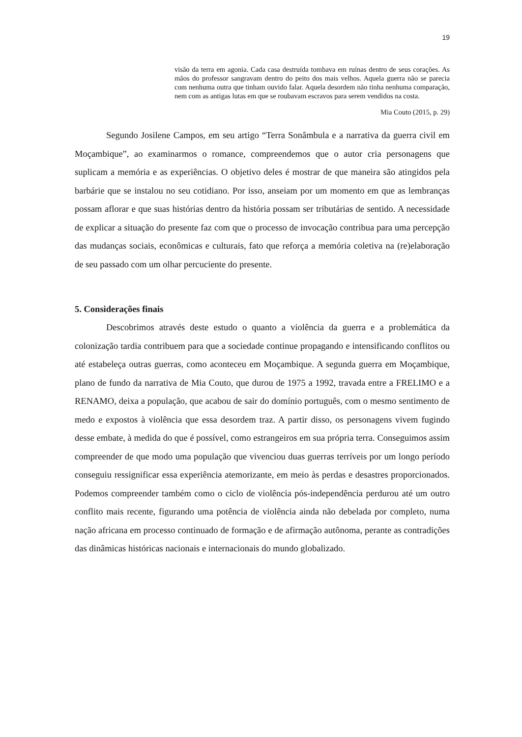19
visão da terra em agonia. Cada casa destruída tombava em ruínas dentro de seus corações. As mãos do professor sangravam dentro do peito dos mais velhos. Aquela guerra não se parecia com nenhuma outra que tinham ouvido falar. Aquela desordem não tinha nenhuma comparação, nem com as antigas lutas em que se roubavam escravos para serem vendidos na costa.
Mia Couto (2015, p. 29)
Segundo Josilene Campos, em seu artigo “Terra Sonâmbula e a narrativa da guerra civil em Moçambique”, ao examinarmos o romance, compreendemos que o autor cria personagens que suplicam a memória e as experiências. O objetivo deles é mostrar de que maneira são atingidos pela barbárie que se instalou no seu cotidiano. Por isso, anseiam por um momento em que as lembranças possam aflorar e que suas histórias dentro da história possam ser tributárias de sentido. A necessidade de explicar a situação do presente faz com que o processo de invocação contribua para uma percepção das mudanças sociais, econômicas e culturais, fato que reforça a memória coletiva na (re)elaboração de seu passado com um olhar percuciente do presente.
5. Considerações finais
Descobrimos através deste estudo o quanto a violência da guerra e a problemática da colonização tardia contribuem para que a sociedade continue propagando e intensificando conflitos ou até estabeleça outras guerras, como aconteceu em Moçambique. A segunda guerra em Moçambique, plano de fundo da narrativa de Mia Couto, que durou de 1975 a 1992, travada entre a FRELIMO e a RENAMO, deixa a população, que acabou de sair do domínio português, com o mesmo sentimento de medo e expostos à violência que essa desordem traz. A partir disso, os personagens vivem fugindo desse embate, à medida do que é possível, como estrangeiros em sua própria terra. Conseguimos assim compreender de que modo uma população que vivenciou duas guerras terríveis por um longo período conseguiu ressignificar essa experiência atemorizante, em meio às perdas e desastres proporcionados. Podemos compreender também como o ciclo de violência pós-independência perdurou até um outro conflito mais recente, figurando uma potência de violência ainda não debelada por completo, numa nação africana em processo continuado de formação e de afirmação autônoma, perante as contradições das dinâmicas históricas nacionais e internacionais do mundo globalizado.